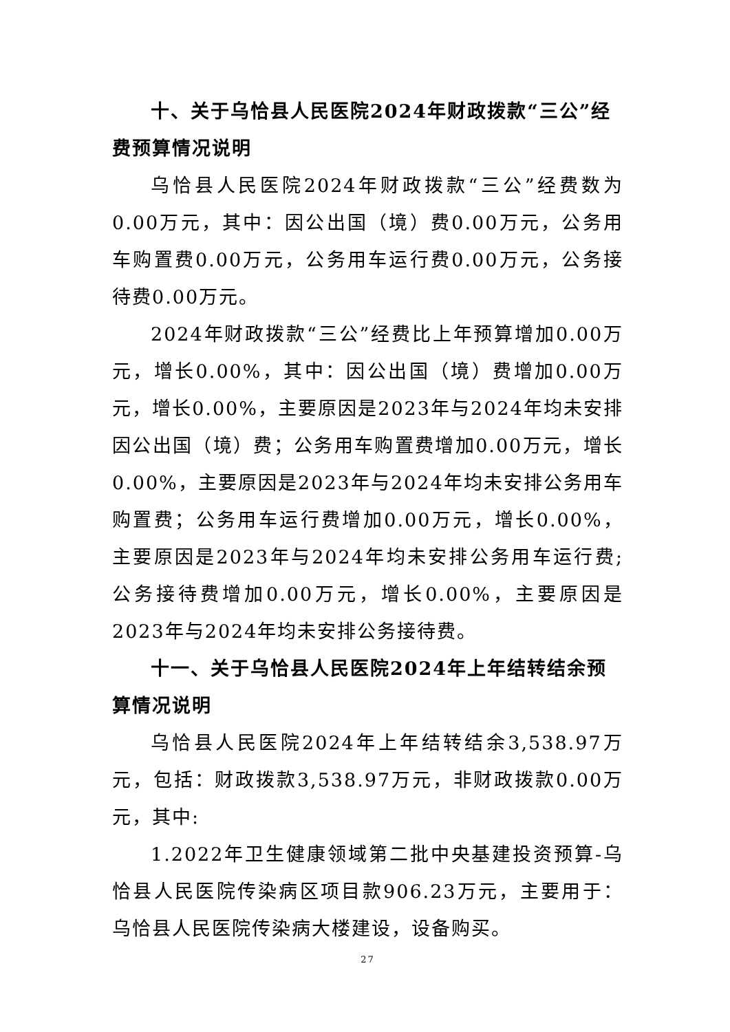十、关于乌恰县人民医院2024年财政拨款“三公”经费预算情况说明
乌恰县人民医院2024年财政拨款“三公”经费数为0.00万元，其中：因公出国（境）费0.00万元，公务用车购置费0.00万元，公务用车运行费0.00万元，公务接待费0.00万元。
2024年财政拨款“三公”经费比上年预算增加0.00万元，增长0.00%，其中：因公出国（境）费增加0.00万元，增长0.00%，主要原因是2023年与2024年均未安排因公出国（境）费；公务用车购置费增加0.00万元，增长0.00%，主要原因是2023年与2024年均未安排公务用车购置费；公务用车运行费增加0.00万元，增长0.00%，主要原因是2023年与2024年均未安排公务用车运行费;公务接待费增加0.00万元，增长0.00%，主要原因是2023年与2024年均未安排公务接待费。
十一、关于乌恰县人民医院2024年上年结转结余预算情况说明
乌恰县人民医院2024年上年结转结余3,538.97万元，包括：财政拨款3,538.97万元，非财政拨款0.00万元，其中:
1.2022年卫生健康领域第二批中央基建投资预算-乌恰县人民医院传染病区项目款906.23万元，主要用于：乌恰县人民医院传染病大楼建设，设备购买。
27